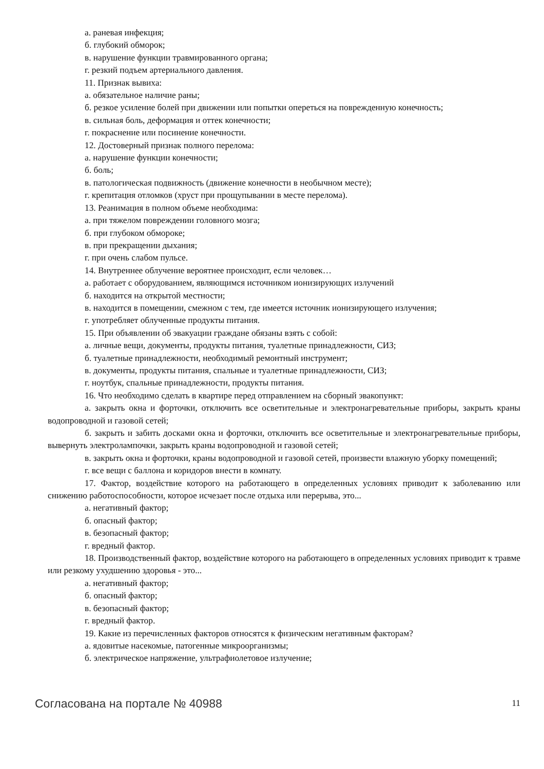а. раневая инфекция;
б. глубокий обморок;
в. нарушение функции травмированного органа;
г. резкий подъем артериального давления.
11. Признак вывиха:
а. обязательное наличие раны;
б. резкое усиление болей при движении или попытки опереться на поврежденную конечность;
в. сильная боль, деформация и оттек конечности;
г. покраснение или посинение конечности.
12. Достоверный признак полного перелома:
а. нарушение функции конечности;
б. боль;
в. патологическая подвижность (движение конечности в необычном месте);
г. крепитация отломков (хруст при прощупывании в месте перелома).
13. Реанимация в полном объеме необходима:
а. при тяжелом повреждении головного мозга;
б. при глубоком обмороке;
в. при прекращении дыхания;
г. при очень слабом пульсе.
14. Внутреннее облучение вероятнее происходит, если человек…
а. работает с оборудованием, являющимся источником ионизирующих излучений
б. находится на открытой местности;
в. находится в помещении, смежном с тем, где имеется источник ионизирующего излучения;
г. употребляет облученные продукты питания.
15. При объявлении об эвакуации граждане обязаны взять с собой:
а. личные вещи, документы, продукты питания, туалетные принадлежности, СИЗ;
б. туалетные принадлежности, необходимый ремонтный инструмент;
в. документы, продукты питания, спальные и туалетные принадлежности, СИЗ;
г. ноутбук, спальные принадлежности, продукты питания.
16. Что необходимо сделать в квартире перед отправлением на сборный эвакопункт:
а. закрыть окна и форточки, отключить все осветительные и электронагревательные приборы, закрыть краны водопроводной и газовой сетей;
б. закрыть и забить досками окна и форточки, отключить все осветительные и электронагревательные приборы, вывернуть электролампочки, закрыть краны водопроводной и газовой сетей;
в. закрыть окна и форточки, краны водопроводной и газовой сетей, произвести влажную уборку помещений;
г. все вещи с баллона и коридоров внести в комнату.
17. Фактор, воздействие которого на работающего в определенных условиях приводит к заболеванию или снижению работоспособности, которое исчезает после отдыха или перерыва, это...
а. негативный фактор;
б. опасный фактор;
в. безопасный фактор;
г. вредный фактор.
18. Производственный фактор, воздействие которого на работающего в определенных условиях приводит к травме или резкому ухудшению здоровья - это...
а. негативный фактор;
б. опасный фактор;
в. безопасный фактор;
г. вредный фактор.
19. Какие из перечисленных факторов относятся к физическим негативным факторам?
а. ядовитые насекомые, патогенные микроорганизмы;
б. электрическое напряжение, ультрафиолетовое излучение;
Согласована на портале № 40988 11